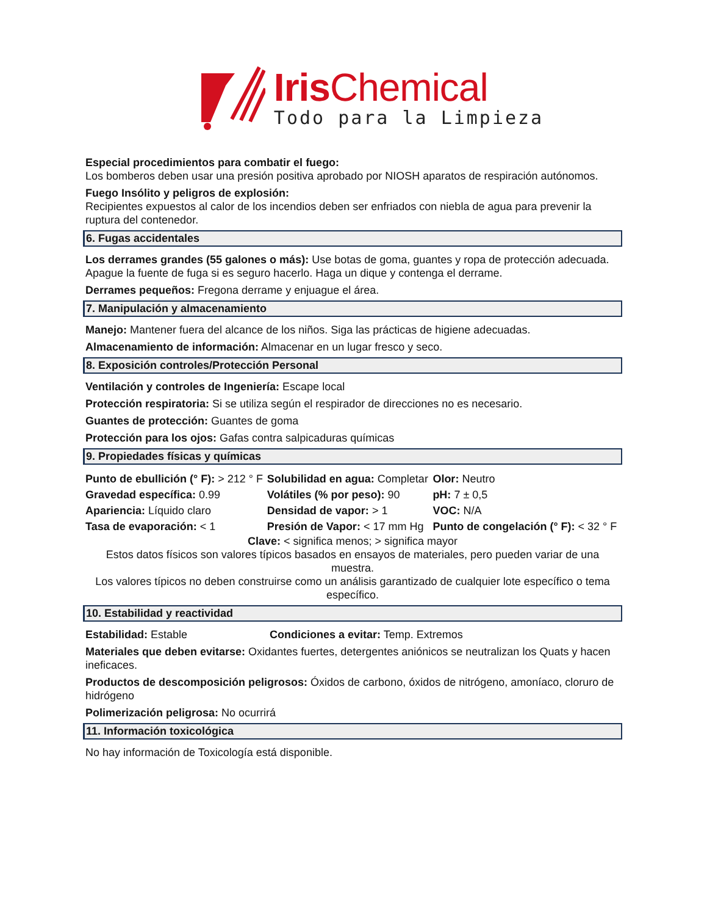Iris Chemical
Todo para la Limpieza
Especial procedimientos para combatir el fuego:
Los bomberos deben usar una presión positiva aprobado por NIOSH aparatos de respiración autónomos.
Fuego Insólito y peligros de explosión:
Recipientes expuestos al calor de los incendios deben ser enfriados con niebla de agua para prevenir la ruptura del contenedor.
6. Fugas accidentales
Los derrames grandes (55 galones o más): Use botas de goma, guantes y ropa de protección adecuada. Apague la fuente de fuga si es seguro hacerlo. Haga un dique y contenga el derrame.
Derrames pequeños: Fregona derrame y enjuague el área.
7. Manipulación y almacenamiento
Manejo: Mantener fuera del alcance de los niños. Siga las prácticas de higiene adecuadas.
Almacenamiento de información: Almacenar en un lugar fresco y seco.
8. Exposición controles/Protección Personal
Ventilación y controles de Ingeniería: Escape local
Protección respiratoria: Si se utiliza según el respirador de direcciones no es necesario.
Guantes de protección: Guantes de goma
Protección para los ojos: Gafas contra salpicaduras químicas
9. Propiedades físicas y químicas
| Punto de ebullición (° F): > 212 ° F | Solubilidad en agua: Completar | Olor: Neutro |
| Gravedad específica: 0.99 | Volátiles (% por peso): 90 | pH: 7 ± 0,5 |
| Apariencia: Líquido claro | Densidad de vapor: > 1 | VOC: N/A |
| Tasa de evaporación: < 1 | Presión de Vapor: < 17 mm Hg | Punto de congelación (° F): < 32 ° F |
Clave: < significa menos; > significa mayor
Estos datos físicos son valores típicos basados en ensayos de materiales, pero pueden variar de una muestra.
Los valores típicos no deben construirse como un análisis garantizado de cualquier lote específico o tema específico.
10. Estabilidad y reactividad
Estabilidad: Estable Condiciones a evitar: Temp. Extremos
Materiales que deben evitarse: Oxidantes fuertes, detergentes aniónicos se neutralizan los Quats y hacen ineficaces.
Productos de descomposición peligrosos: Óxidos de carbono, óxidos de nitrógeno, amoníaco, cloruro de hidrógeno
Polimerización peligrosa: No ocurrirá
11. Información toxicológica
No hay información de Toxicología está disponible.